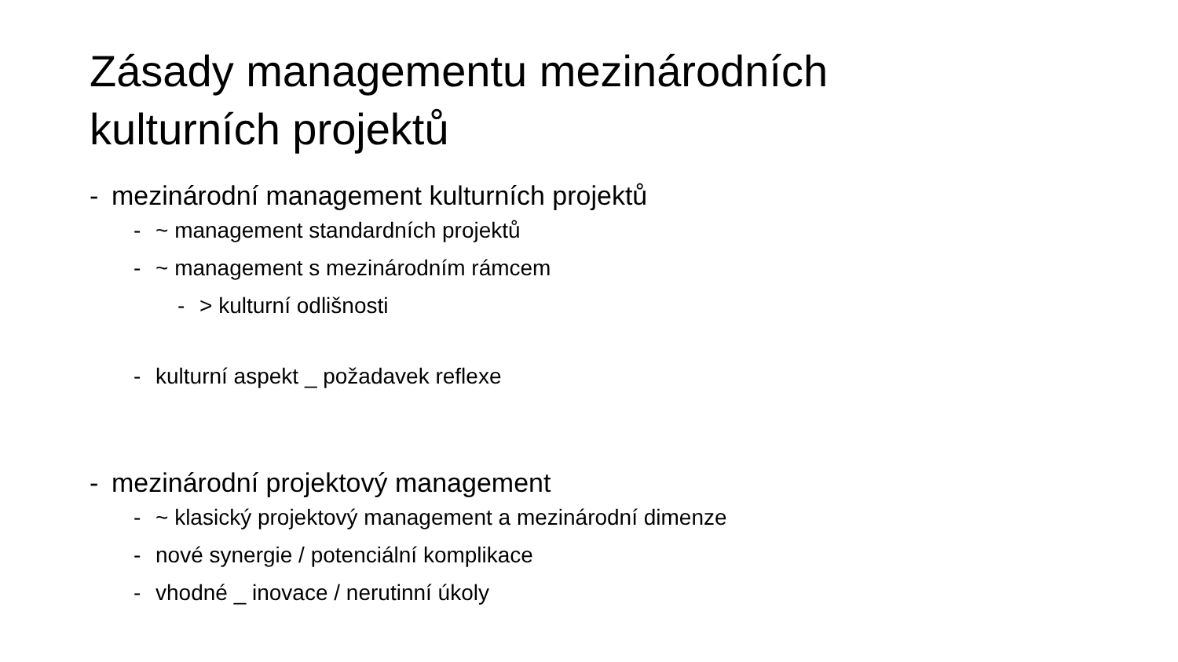Zásady managementu mezinárodních
kulturních projektů
- mezinárodní management kulturních projektů
- ~ management standardních projektů
- ~ management s mezinárodním rámcem
- > kulturní odlišnosti
- kulturní aspekt _ požadavek reflexe
- mezinárodní projektový management
- ~ klasický projektový management a mezinárodní dimenze
- nové synergie / potenciální komplikace
- vhodné _ inovace / nerutinní úkoly